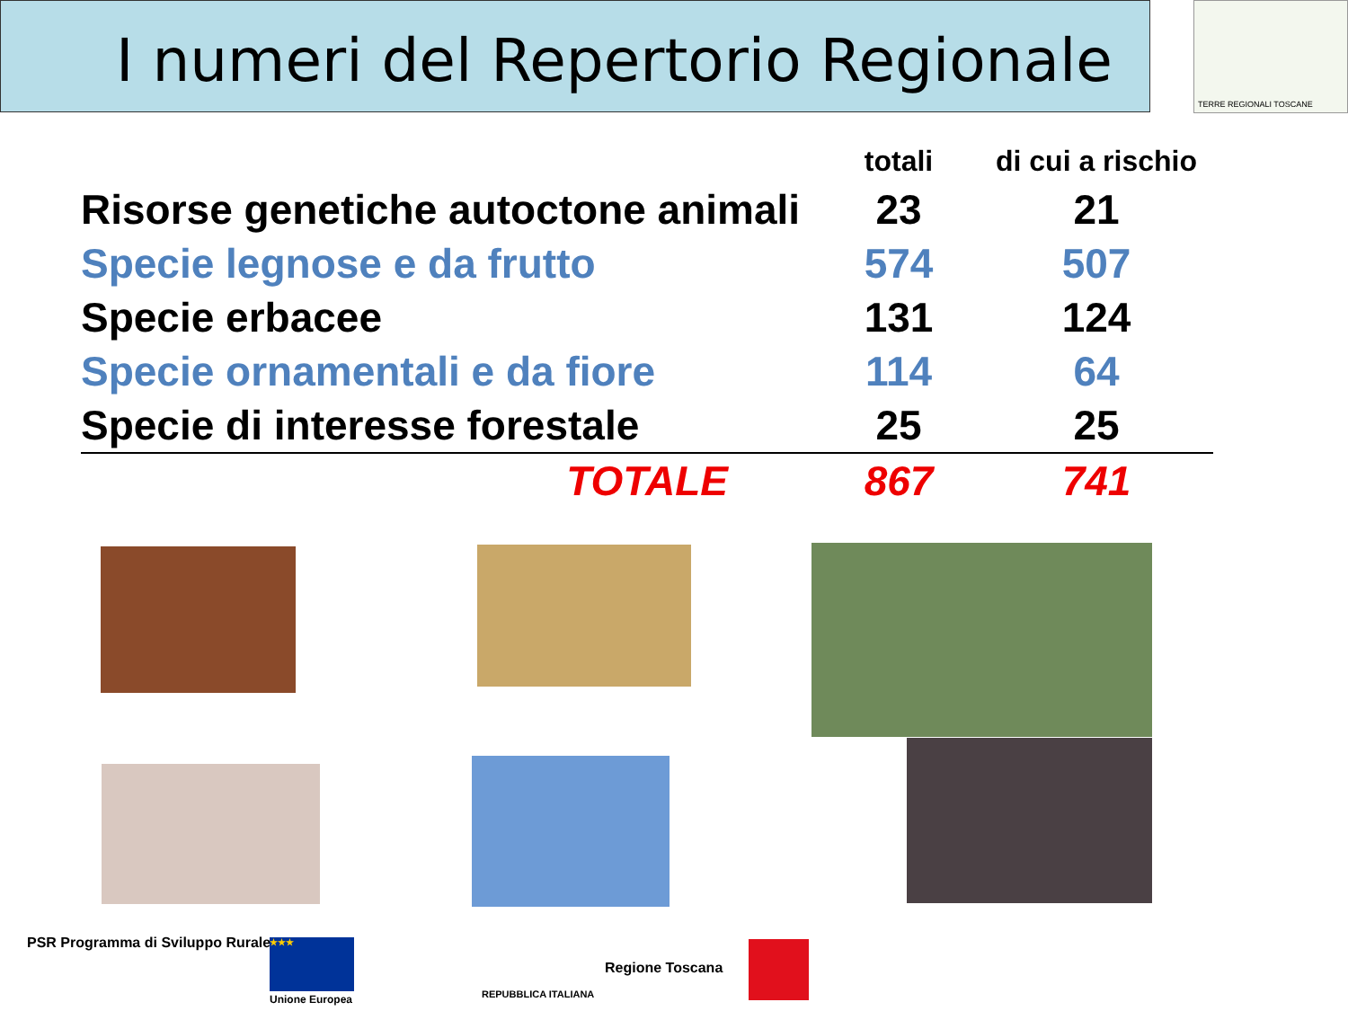I numeri del Repertorio Regionale TERRE REGIONALI TOSCANE
| | totali | di cui a rischio |
| --- | --- | --- |
| Risorse genetiche autoctone animali | 23 | 21 |
| Specie legnose e da frutto | 574 | 507 |
| Specie erbacee | 131 | 124 |
| Specie ornamentali e da fiore | 114 | 64 |
| Specie di interesse forestale | 25 | 25 |
| TOTALE | 867 | 741 |
PSR Programma di Sviluppo Rurale
★★★
Unione Europea REPUBBLICA ITALIANA
Regione Toscana